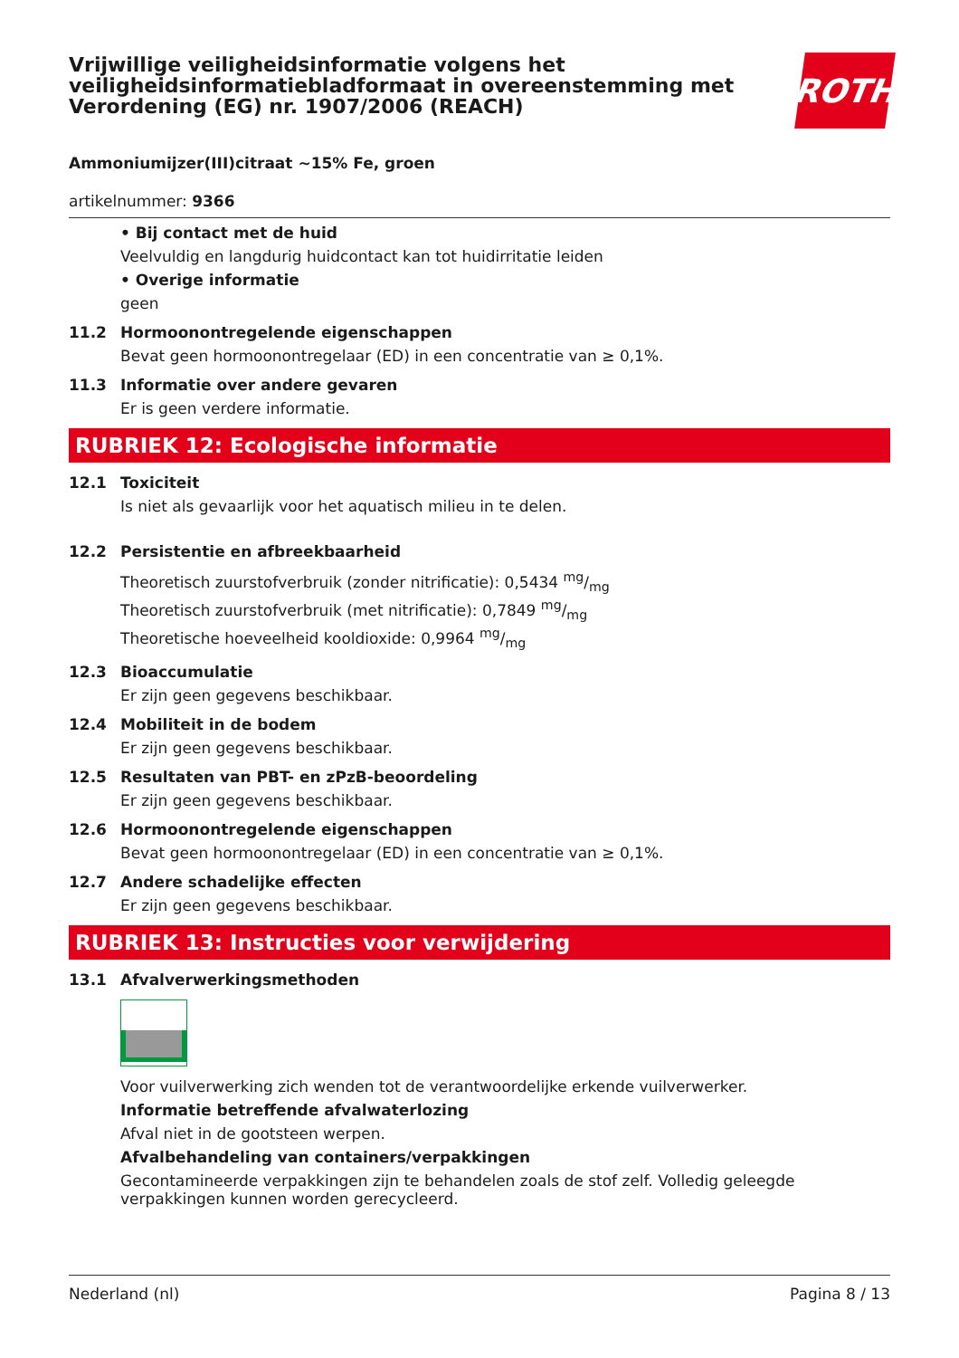Vrijwillige veiligheidsinformatie volgens het veiligheidsinformatiebladformaat in overeenstemming met Verordening (EG) nr. 1907/2006 (REACH)
ROTH
Ammoniumijzer(III)citraat ~15% Fe, groen
artikelnummer: 9366
• Bij contact met de huid
Veelvuldig en langdurig huidcontact kan tot huidirritatie leiden
• Overige informatie
geen
11.2 Hormoonontregelende eigenschappen
Bevat geen hormoonontregelaar (ED) in een concentratie van ≥ 0,1%.
11.3 Informatie over andere gevaren
Er is geen verdere informatie.
RUBRIEK 12: Ecologische informatie
12.1 Toxiciteit
Is niet als gevaarlijk voor het aquatisch milieu in te delen.
12.2 Persistentie en afbreekbaarheid
Theoretisch zuurstofverbruik (zonder nitrificatie): 0,5434 mg/mg
Theoretisch zuurstofverbruik (met nitrificatie): 0,7849 mg/mg
Theoretische hoeveelheid kooldioxide: 0,9964 mg/mg
12.3 Bioaccumulatie
Er zijn geen gegevens beschikbaar.
12.4 Mobiliteit in de bodem
Er zijn geen gegevens beschikbaar.
12.5 Resultaten van PBT- en zPzB-beoordeling
Er zijn geen gegevens beschikbaar.
12.6 Hormoonontregelende eigenschappen
Bevat geen hormoonontregelaar (ED) in een concentratie van ≥ 0,1%.
12.7 Andere schadelijke effecten
Er zijn geen gegevens beschikbaar.
RUBRIEK 13: Instructies voor verwijdering
13.1 Afvalverwerkingsmethoden
Voor vuilverwerking zich wenden tot de verantwoordelijke erkende vuilverwerker.
Informatie betreffende afvalwaterlozing
Afval niet in de gootsteen werpen.
Afvalbehandeling van containers/verpakkingen
Gecontamineerde verpakkingen zijn te behandelen zoals de stof zelf. Volledig geleegde verpakkingen kunnen worden gerecycleerd.
Nederland (nl) Pagina 8 / 13